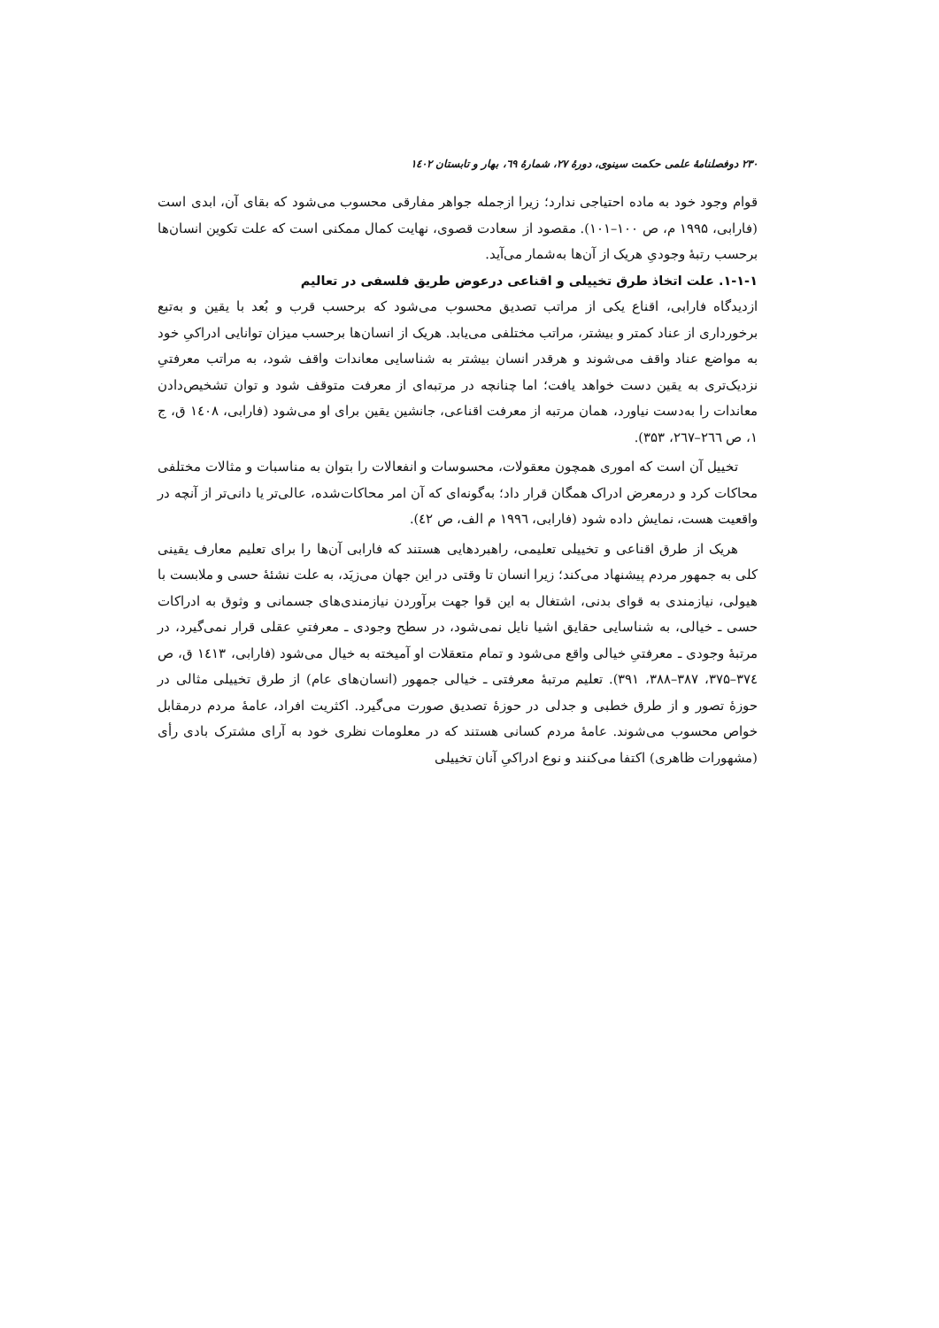۲۳۰ دوفصلنامهٔ علمی حکمت سینوی، دورهٔ ۲۷، شمارهٔ ٦۹، بهار و تابستان ۱٤۰۲
قوام وجود خود به ماده احتیاجی ندارد؛ زیرا ازجمله جواهر مفارقی محسوب می‌شود که بقای آن، ابدی است (فارابی، ۱۹۹۵ م، ص ۱۰۰–۱۰۱). مقصود از سعادت قصوی، نهایت کمال ممکنی است که علت تکوین انسان‌ها برحسب رتبهٔ وجودیِ هریک از آن‌ها به‌شمار می‌آید.
۱-۱-۱. علت اتخاذ طرق تخییلی و اقناعی درعوض طریق فلسفی در تعالیم
ازدیدگاه فارابی، اقناع یکی از مراتب تصدیق محسوب می‌شود که برحسب قرب و بُعد با یقین و به‌تبع برخورداری از عناد کمتر و بیشتر، مراتب مختلفی می‌یابد. هریک از انسان‌ها برحسب میزان توانایی ادراکیِ خود به مواضع عناد واقف می‌شوند و هرقدر انسان بیشتر به شناسایی معاندات واقف شود، به مراتب معرفتیِ نزدیک‌تری به یقین دست خواهد یافت؛ اما چنانچه در مرتبه‌ای از معرفت متوقف شود و توان تشخیص‌دادن معاندات را به‌دست نیاورد، همان مرتبه از معرفت اقناعی، جانشین یقین برای او می‌شود (فارابی، ۱٤۰۸ ق، ج ۱، ص ۲٦٦–۲٦۷، ۳۵۳).
تخییل آن است که اموری همچون معقولات، محسوسات و انفعالات را بتوان به مناسبات و مثالات مختلفی محاکات کرد و درمعرض ادراک همگان قرار داد؛ به‌گونه‌ای که آن امر محاکات‌شده، عالی‌تر یا دانی‌تر از آنچه در واقعیت هست، نمایش داده شود (فارابی، ۱۹۹٦ م الف، ص ٤۲).
هریک از طرق اقناعی و تخییلی تعلیمی، راهبردهایی هستند که فارابی آن‌ها را برای تعلیم معارف یقینی کلی به جمهور مردم پیشنهاد می‌کند؛ زیرا انسان تا وقتی در این جهان می‌زیَد، به علت نشئهٔ حسی و ملابست با هیولی، نیازمندی به قوای بدنی، اشتغال به این قوا جهت برآوردن نیازمندی‌های جسمانی و وثوق به ادراکات حسی ـ خیالی، به شناسایی حقایق اشیا نایل نمی‌شود، در سطح وجودی ـ معرفتیِ عقلی قرار نمی‌گیرد، در مرتبهٔ وجودی ـ معرفتیِ خیالی واقع می‌شود و تمام متعقلات او آمیخته به خیال می‌شود (فارابی، ۱٤۱۳ ق، ص ۳۷٤–۳۷۵، ۳۸۷–۳۸۸، ۳۹۱). تعلیم مرتبهٔ معرفتی ـ خیالی جمهور (انسان‌های عام) از طرق تخییلی مثالی در حوزهٔ تصور و از طرق خطبی و جدلی در حوزهٔ تصدیق صورت می‌گیرد. اکثریت افراد، عامهٔ مردم درمقابل خواص محسوب می‌شوند. عامهٔ مردم کسانی هستند که در معلومات نظری خود به آرای مشترک بادی رأی (مشهورات ظاهری) اکتفا می‌کنند و نوع ادراکیِ آنان تخییلی